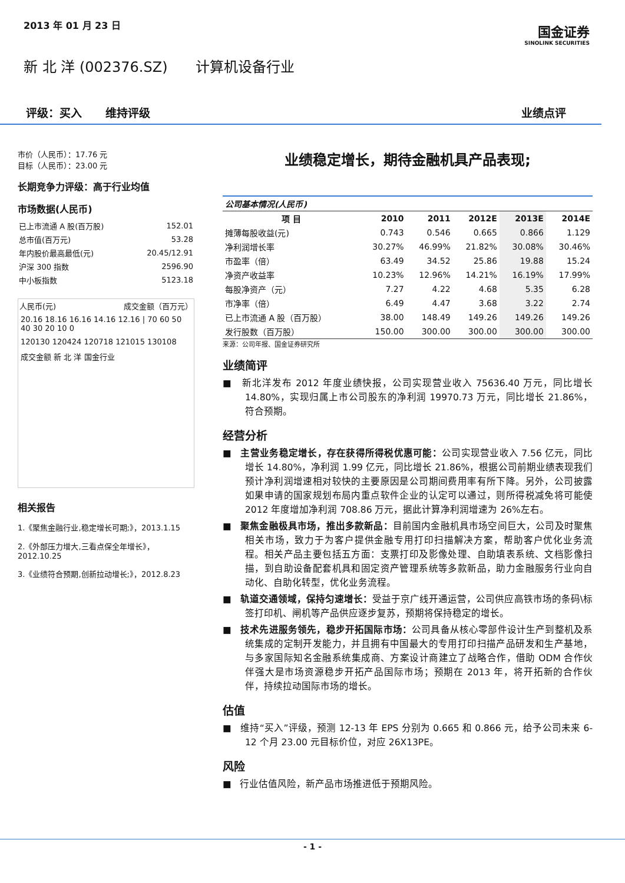2013 年 01 月 23 日
国金证券
SINOLINK SECURITIES
新 北 洋 (002376.SZ) 计算机设备行业
评级：买入 维持评级 业绩点评
市价（人民币）：17.76 元
目标（人民币）：23.00 元
长期竞争力评级：高于行业均值
市场数据(人民币)
| 已上市流通 A 股(百万股) | 152.01 |
| 总市值(百万元) | 53.28 |
| 年内股价最高最低(元) | 20.45/12.91 |
| 沪深 300 指数 | 2596.90 |
| 中小板指数 | 5123.18 |
人民币(元) 成交金额（百万元）
20.16 18.16 16.16 14.16 12.16 | 70 60 50 40 30 20 10 0
120130 120424 120718 121015 130108
成交金额 新 北 洋 国金行业
相关报告
1.《聚焦金融行业,稳定增长可期;》，2013.1.15
2.《外部压力增大,三看点保全年增长》，2012.10.25
3.《业绩符合预期,创新拉动增长;》，2012.8.23
业绩稳定增长，期待金融机具产品表现;
| 公司基本情况(人民币) | | | | | |
| 项 目 | 2010 | 2011 | 2012E | 2013E | 2014E |
| 摊薄每股收益(元) | 0.743 | 0.546 | 0.665 | 0.866 | 1.129 |
| 净利润增长率 | 30.27% | 46.99% | 21.82% | 30.08% | 30.46% |
| 市盈率（倍） | 63.49 | 34.52 | 25.86 | 19.88 | 15.24 |
| 净资产收益率 | 10.23% | 12.96% | 14.21% | 16.19% | 17.99% |
| 每股净资产（元） | 7.27 | 4.22 | 4.68 | 5.35 | 6.28 |
| 市净率（倍） | 6.49 | 4.47 | 3.68 | 3.22 | 2.74 |
| 已上市流通 A 股（百万股） | 38.00 | 148.49 | 149.26 | 149.26 | 149.26 |
| 发行股数（百万股） | 150.00 | 300.00 | 300.00 | 300.00 | 300.00 |
来源：公司年报、国金证券研究所
业绩简评
■ 新北洋发布 2012 年度业绩快报，公司实现营业收入 75636.40 万元，同比增长 14.80%，实现归属上市公司股东的净利润 19970.73 万元，同比增长 21.86%，符合预期。
经营分析
■ 主营业务稳定增长，存在获得所得税优惠可能：公司实现营业收入 7.56 亿元，同比增长 14.80%，净利润 1.99 亿元，同比增长 21.86%，根据公司前期业绩表现我们预计净利润增速相对较快的主要原因是公司期间费用率有所下降。另外，公司披露如果申请的国家规划布局内重点软件企业的认定可以通过，则所得税减免将可能使 2012 年度增加净利润 708.86 万元，据此计算净利润增速为 26%左右。
■ 聚焦金融极具市场，推出多款新品：目前国内金融机具市场空间巨大，公司及时聚焦相关市场，致力于为客户提供金融专用打印扫描解决方案，帮助客户优化业务流程。相关产品主要包括五方面：支票打印及影像处理、自助填表系统、文档影像扫描，到自助设备配套机具和固定资产管理系统等多款新品，助力金融服务行业向自动化、自助化转型，优化业务流程。
■ 轨道交通领域，保持匀速增长：受益于京广线开通运营，公司供应高铁市场的条码\标签打印机、闸机等产品供应逐步复苏，预期将保持稳定的增长。
■ 技术先进服务领先，稳步开拓国际市场：公司具备从核心零部件设计生产到整机及系统集成的定制开发能力，并且拥有中国最大的专用打印扫描产品研发和生产基地，与多家国际知名金融系统集成商、方案设计商建立了战略合作，借助 ODM 合作伙伴强大是市场资源稳步开拓产品国际市场；预期在 2013 年，将开拓新的合作伙伴，持续拉动国际市场的增长。
估值
■ 维持“买入”评级，预测 12-13 年 EPS 分别为 0.665 和 0.866 元，给予公司未来 6-12 个月 23.00 元目标价位，对应 26X13PE。
风险
■ 行业估值风险，新产品市场推进低于预期风险。
- 1 -